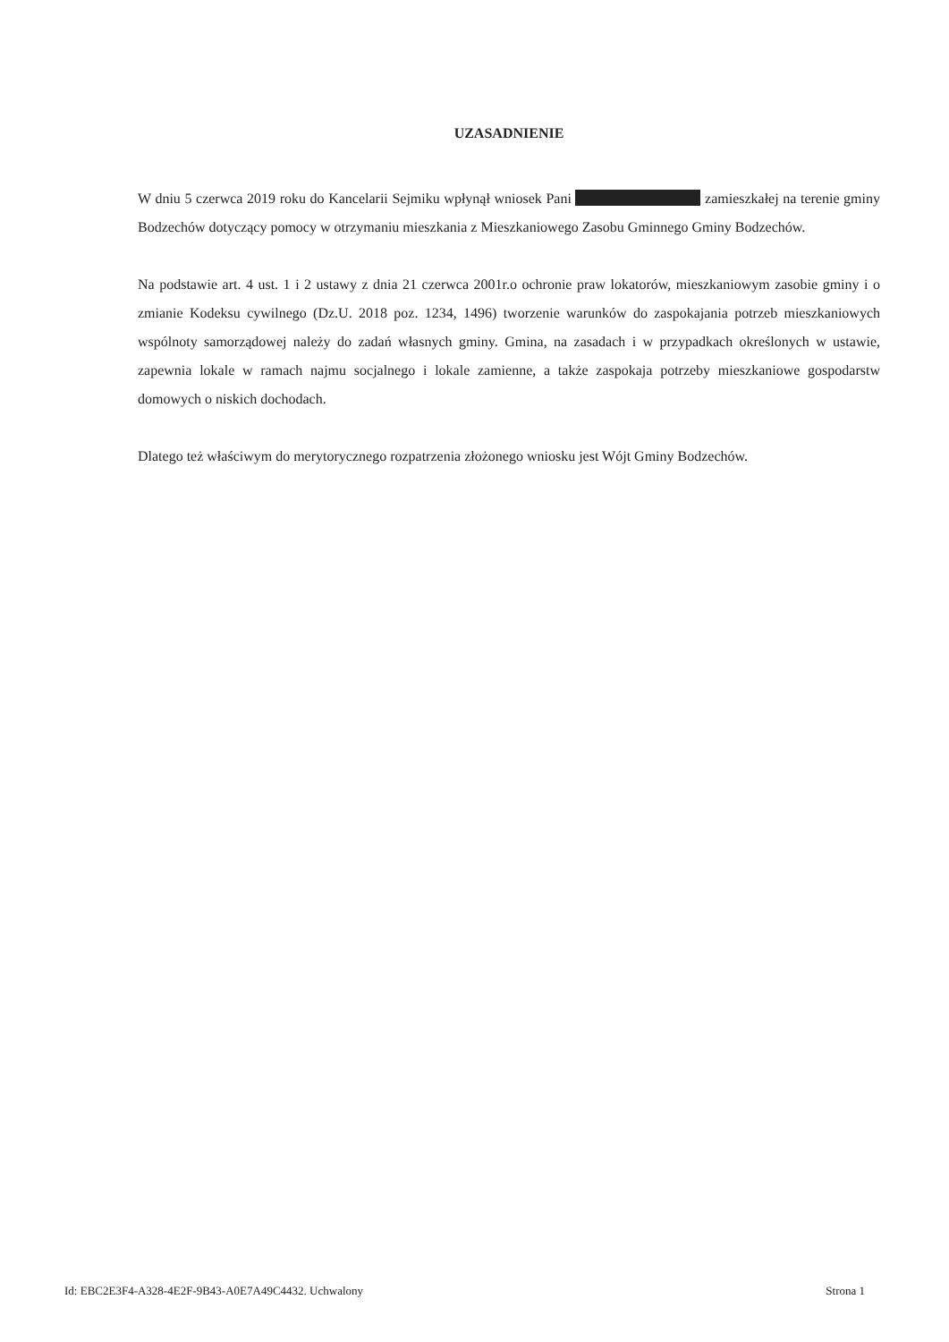UZASADNIENIE
W dniu 5 czerwca 2019 roku do Kancelarii Sejmiku wpłynął wniosek Pani zamieszkałej na terenie gminy Bodzechów dotyczący pomocy w otrzymaniu mieszkania z Mieszkaniowego Zasobu Gminnego Gminy Bodzechów.
Na podstawie art. 4 ust. 1 i 2 ustawy z dnia 21 czerwca 2001r.o ochronie praw lokatorów, mieszkaniowym zasobie gminy i o zmianie Kodeksu cywilnego (Dz.U. 2018 poz. 1234, 1496) tworzenie warunków do zaspokajania potrzeb mieszkaniowych wspólnoty samorządowej należy do zadań własnych gminy. Gmina, na zasadach i w przypadkach określonych w ustawie, zapewnia lokale w ramach najmu socjalnego i lokale zamienne, a także zaspokaja potrzeby mieszkaniowe gospodarstw domowych o niskich dochodach.
Dlatego też właściwym do merytorycznego rozpatrzenia złożonego wniosku jest Wójt Gminy Bodzechów.
Id: EBC2E3F4-A328-4E2F-9B43-A0E7A49C4432. Uchwalony Strona 1